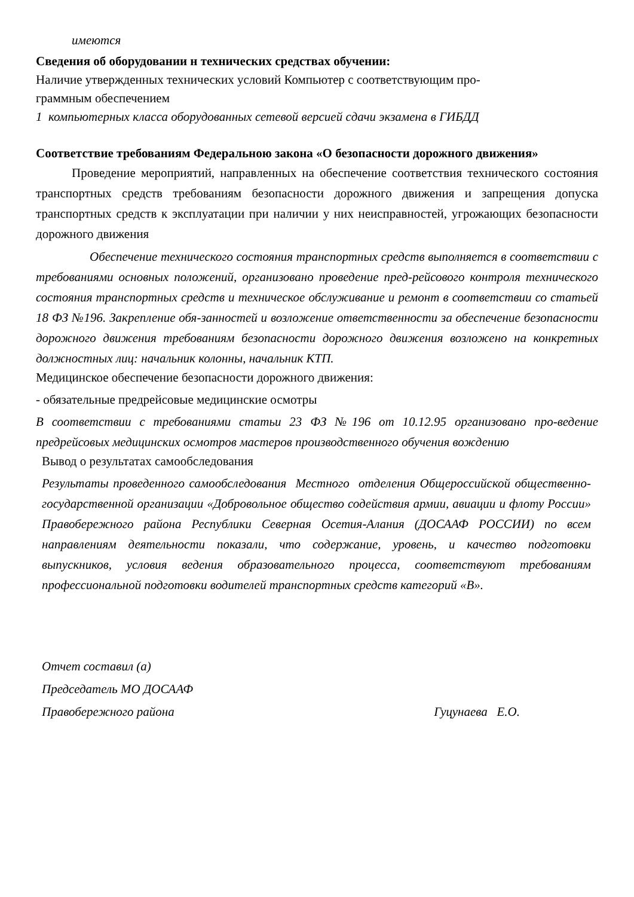имеются
Сведения об оборудовании н технических средствах обучении:
Наличие утвержденных технических условий Компьютер с соответствующим про-
граммным обеспечением
1 компьютерных класса оборудованных сетевой версией сдачи экзамена в ГИБДД
Соответствие требованиям Федеральною закона «О безопасности дорожного движения»
Проведение мероприятий, направленных на обеспечение соответствия технического состояния транспортных средств требованиям безопасности дорожного движения и запрещения допуска транспортных средств к эксплуатации при наличии у них неисправностей, угрожающих безопасности дорожного движения
Обеспечение технического состояния транспортных средств выполняется в соответствии с требованиями основных положений, организовано проведение пред-рейсового контроля технического состояния транспортных средств и техническое обслуживание и ремонт в соответствии со статьей 18 ФЗ №196. Закрепление обя-занностей и возложение ответственности за обеспечение безопасности дорожного движения требованиям безопасности дорожного движения возложено на конкретных должностных лиц: начальник колонны, начальник КТП.
Медицинское обеспечение безопасности дорожного движения:
- обязательные предрейсовые медицинские осмотры
В соответствии с требованиями статьи 23 ФЗ №196 от 10.12.95 организовано про-ведение предрейсовых медицинских осмотров мастеров производственного обучения вождению
Вывод о результатах самообследования
Результаты проведенного самообследования Местного отделения Общероссийской общественно-государственной организации «Добровольное общество содействия армии, авиации и флоту России» Правобережного района Республики Северная Осетия-Алания (ДОСААФ РОССИИ) по всем направлениям деятельности показали, что содержание, уровень, и качество подготовки выпускников, условия ведения образовательного процесса, соответствуют требованиям профессиональной подготовки водителей транспортных средств категорий «В».
Отчет составил (а)
Председатель МО ДОСААФ
Правобережного района Гуцунаева Е.О.